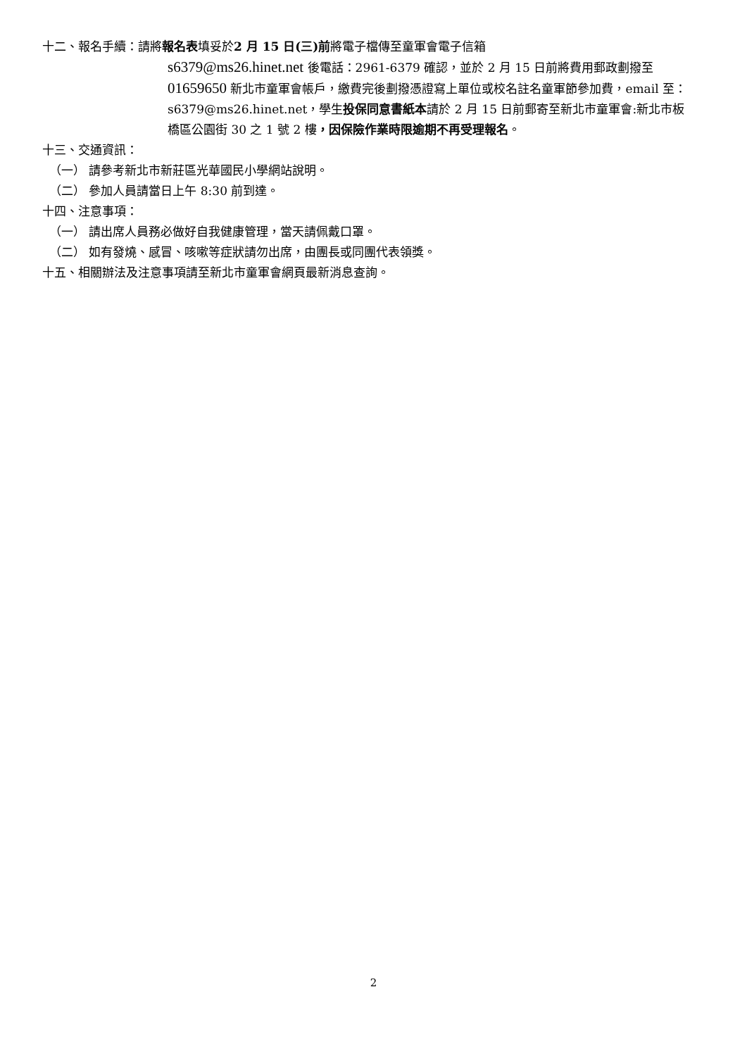十二、報名手續：請將報名表填妥於2 月 15 日(三)前將電子檔傳至童軍會電子信箱
s6379@ms26.hinet.net 後電話：2961-6379 確認，並於 2 月 15 日前將費用郵政劃撥至 01659650 新北市童軍會帳戶，繳費完後劃撥憑證寫上單位或校名註名童軍節參加費，email 至：s6379@ms26.hinet.net，學生投保同意書紙本請於 2 月 15 日前郵寄至新北市童軍會:新北市板橋區公園街 30 之 1 號 2 樓，因保險作業時限逾期不再受理報名。
十三、交通資訊：
（一） 請參考新北市新莊區光華國民小學網站說明。
（二） 參加人員請當日上午 8:30 前到達。
十四、注意事項：
（一） 請出席人員務必做好自我健康管理，當天請佩戴口罩。
（二） 如有發燒、感冒、咳嗽等症狀請勿出席，由團長或同團代表領獎。
十五、相關辦法及注意事項請至新北市童軍會網頁最新消息查詢。
2